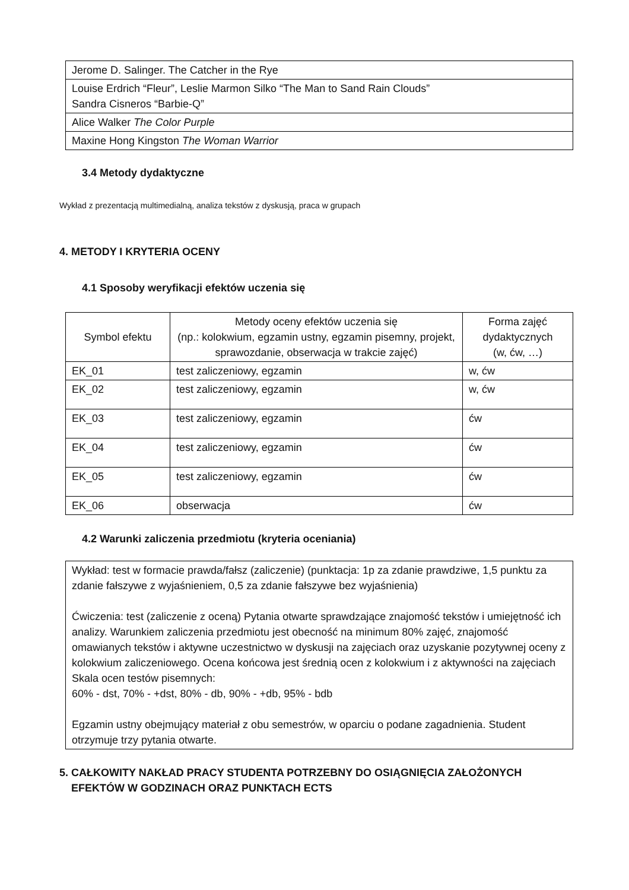| Jerome D. Salinger. The Catcher in the Rye |
| Louise Erdrich “Fleur”, Leslie Marmon Silko “The Man to Sand Rain Clouds” Sandra Cisneros “Barbie-Q” |
| Alice Walker The Color Purple |
| Maxine Hong Kingston The Woman Warrior |
3.4 Metody dydaktyczne
Wykład z prezentacją multimedialną, analiza tekstów z dyskusją, praca w grupach
4. METODY I KRYTERIA OCENY
4.1 Sposoby weryfikacji efektów uczenia się
| Symbol efektu | Metody oceny efektów uczenia się (np.: kolokwium, egzamin ustny, egzamin pisemny, projekt, sprawozdanie, obserwacja w trakcie zajęć) | Forma zajęć dydaktycznych (w, ćw, …) |
| --- | --- | --- |
| EK_01 | test zaliczeniowy, egzamin | w, ćw |
| EK_02 | test zaliczeniowy, egzamin | w, ćw |
| EK_03 | test zaliczeniowy, egzamin | ćw |
| EK_04 | test zaliczeniowy, egzamin | ćw |
| EK_05 | test zaliczeniowy, egzamin | ćw |
| EK_06 | obserwacja | ćw |
4.2 Warunki zaliczenia przedmiotu (kryteria oceniania)
| Wykład: test w formacie prawda/fałsz (zaliczenie) (punktacja: 1p za zdanie prawdziwe, 1,5 punktu za zdanie fałszywe z wyjaśnieniem, 0,5 za zdanie fałszywe bez wyjaśnienia) Ćwiczenia: test (zaliczenie z oceną) Pytania otwarte sprawdzające znajomość tekstów i umiejętność ich analizy. Warunkiem zaliczenia przedmiotu jest obecność na minimum 80% zajęć, znajomość omawianych tekstów i aktywne uczestnictwo w dyskusji na zajęciach oraz uzyskanie pozytywnej oceny z kolokwium zaliczeniowego. Ocena końcowa jest średnią ocen z kolokwium i z aktywności na zajęciach Skala ocen testów pisemnych: 60% - dst, 70% - +dst, 80% - db, 90% - +db, 95% - bdb Egzamin ustny obejmujący materiał z obu semestrów, w oparciu o podane zagadnienia. Student otrzymuje trzy pytania otwarte. |
5. CAŁKOWITY NAKŁAD PRACY STUDENTA POTRZEBNY DO OSIĄGNIĘCIA ZAŁOŻONYCH
EFEKTÓW W GODZINACH ORAZ PUNKTACH ECTS